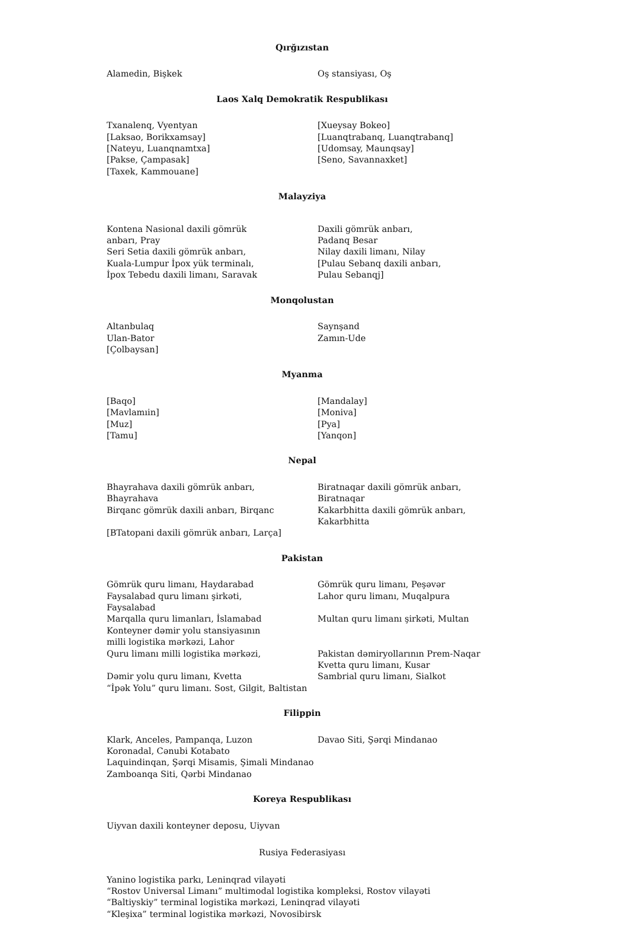Qırğızıstan
Alamedin, Bişkek
Oş stansiyası, Oş
Laos Xalq Demokratik Respublikası
Txanalenq, Vyentyan [Laksao, Borikxamsay] [Nateyu, Luanqnamtxa] [Pakse, Çampasak] [Taxek, Kammouane]
[Xueysay Bokeo] [Luanqtrabanq, Luanqtrabanq] [Udomsay, Maunqsay] [Seno, Savannaxket]
Malayziya
Kontena Nasional daxili gömrük anbarı, Pray Seri Setia daxili gömrük anbarı, Kuala-Lumpur İpox yük terminalı, İpox Tebedu daxili limanı, Saravak
Daxili gömrük anbarı, Padanq Besar Nilay daxili limanı, Nilay [Pulau Sebanq daxili anbarı, Pulau Sebanqj]
Monqolustan
Altanbulaq Ulan-Bator [Çolbaysan]
Saynşand Zamın-Ude
Myanma
[Baqo] [Mavlamıin] [Muz] [Tamu]
[Mandalay] [Moniva] [Pya] [Yanqon]
Nepal
Bhayrahava daxili gömrük anbarı, Bhayrahava Birqanc gömrük daxili anbarı, Birqanc [BTatopani daxili gömrük anbarı, Larça]
Biratnaqar daxili gömrük anbarı, Biratnaqar Kakarbhitta daxili gömrük anbarı, Kakarbhitta
Pakistan
Gömrük quru limanı, Haydarabad Faysalabad quru limanı şirkəti, Faysalabad Marqalla quru limanları, İslamabad Konteyner dəmir yolu stansiyasının milli logistika mərkəzi, Lahor Quru limanı milli logistika mərkəzi, Dəmir yolu quru limanı, Kvetta “İpək Yolu” quru limanı. Sost, Gilgit, Baltistan
Gömrük quru limanı, Peşəvər Lahor quru limanı, Muqalpura Multan quru limanı şirkəti, Multan Pakistan dəmiryollarının Prem-Naqar Kvetta quru limanı, Kusar Sambrial quru limanı, Sialkot
Filippin
Klark, Anceles, Pampanqa, Luzon Koronadal, Cənubi Kotabato Laquindinqan, Şərqi Misamis, Şimali Mindanao Zamboanqa Siti, Qərbi Mindanao
Davao Siti, Şərqi Mindanao
Koreya Respublikası
Uiyvan daxili konteyner deposu, Uiyvan
Rusiya Federasiyası
Yanino logistika parkı, Leninqrad vilayəti “Rostov Universal Limanı” multimodal logistika kompleksi, Rostov vilayəti “Baltiyskiy” terminal logistika mərkəzi, Leninqrad vilayəti “Kleşixa” terminal logistika mərkəzi, Novosibirsk